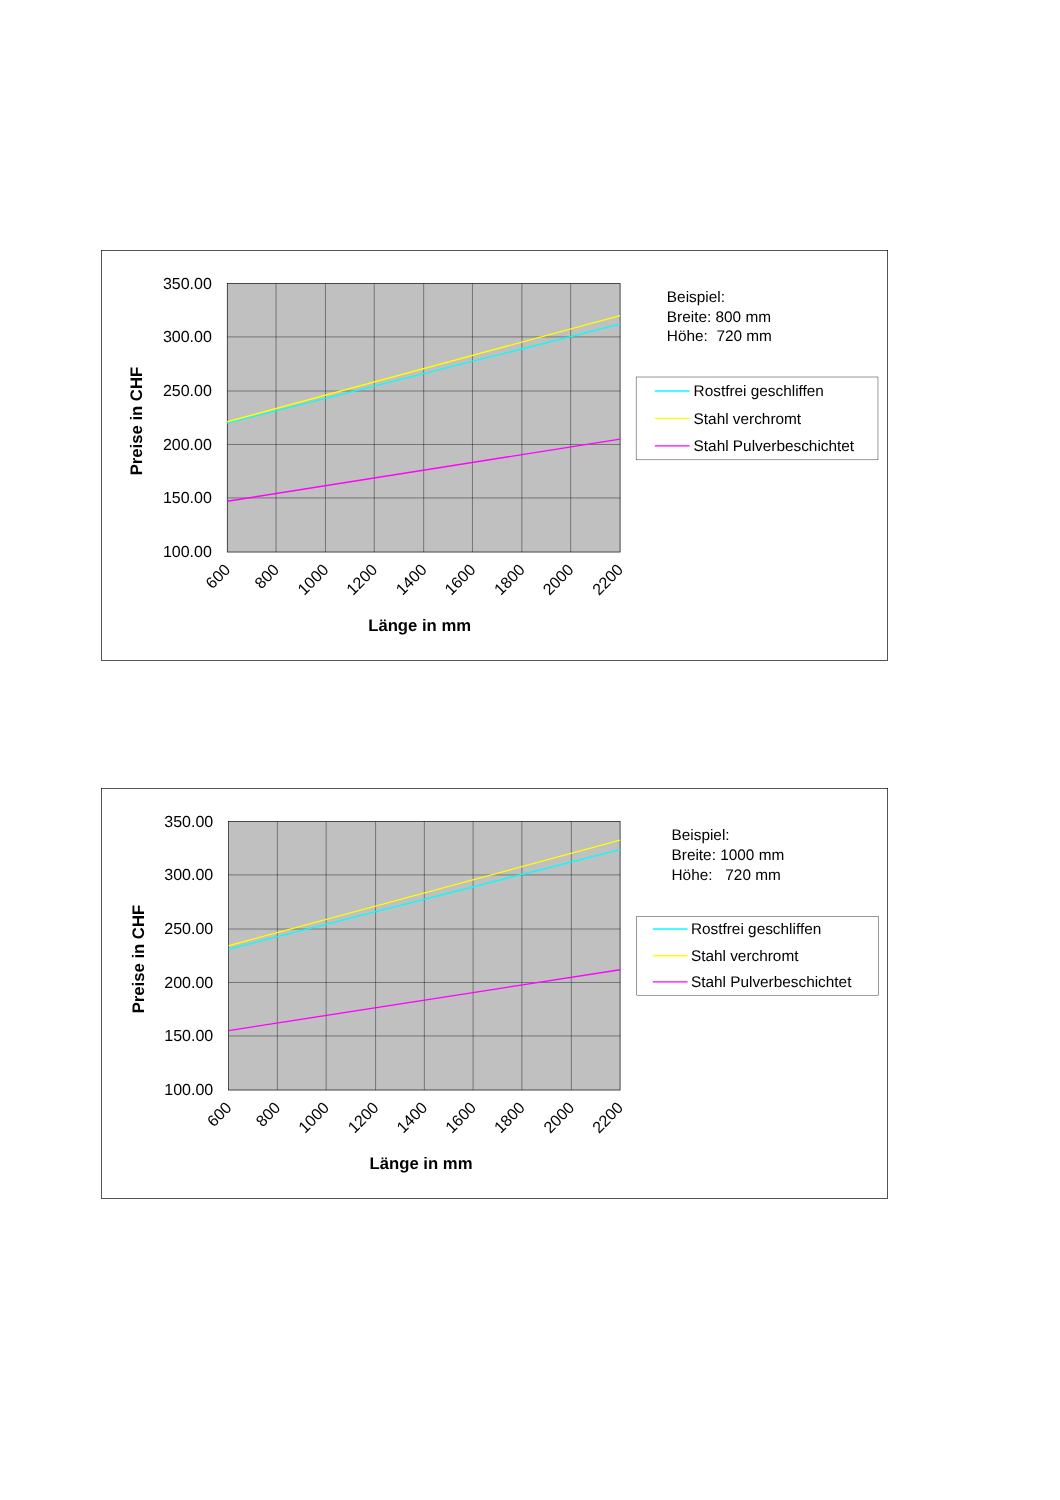350.00
300.00
250.00
200.00
150.00
100.00
600
800
1000
1200
1400
1600
1800
2000
2200
Länge in mm
Preise in CHF
Beispiel:
Breite: 800 mm
Höhe: 720 mm
Rostfrei geschliffen
Stahl verchromt
Stahl Pulverbeschichtet
350.00
300.00
250.00
200.00
150.00
100.00
600
800
1000
1200
1400
1600
1800
2000
2200
Länge in mm
Preise in CHF
Beispiel:
Breite: 1000 mm
Höhe: 720 mm
Rostfrei geschliffen
Stahl verchromt
Stahl Pulverbeschichtet